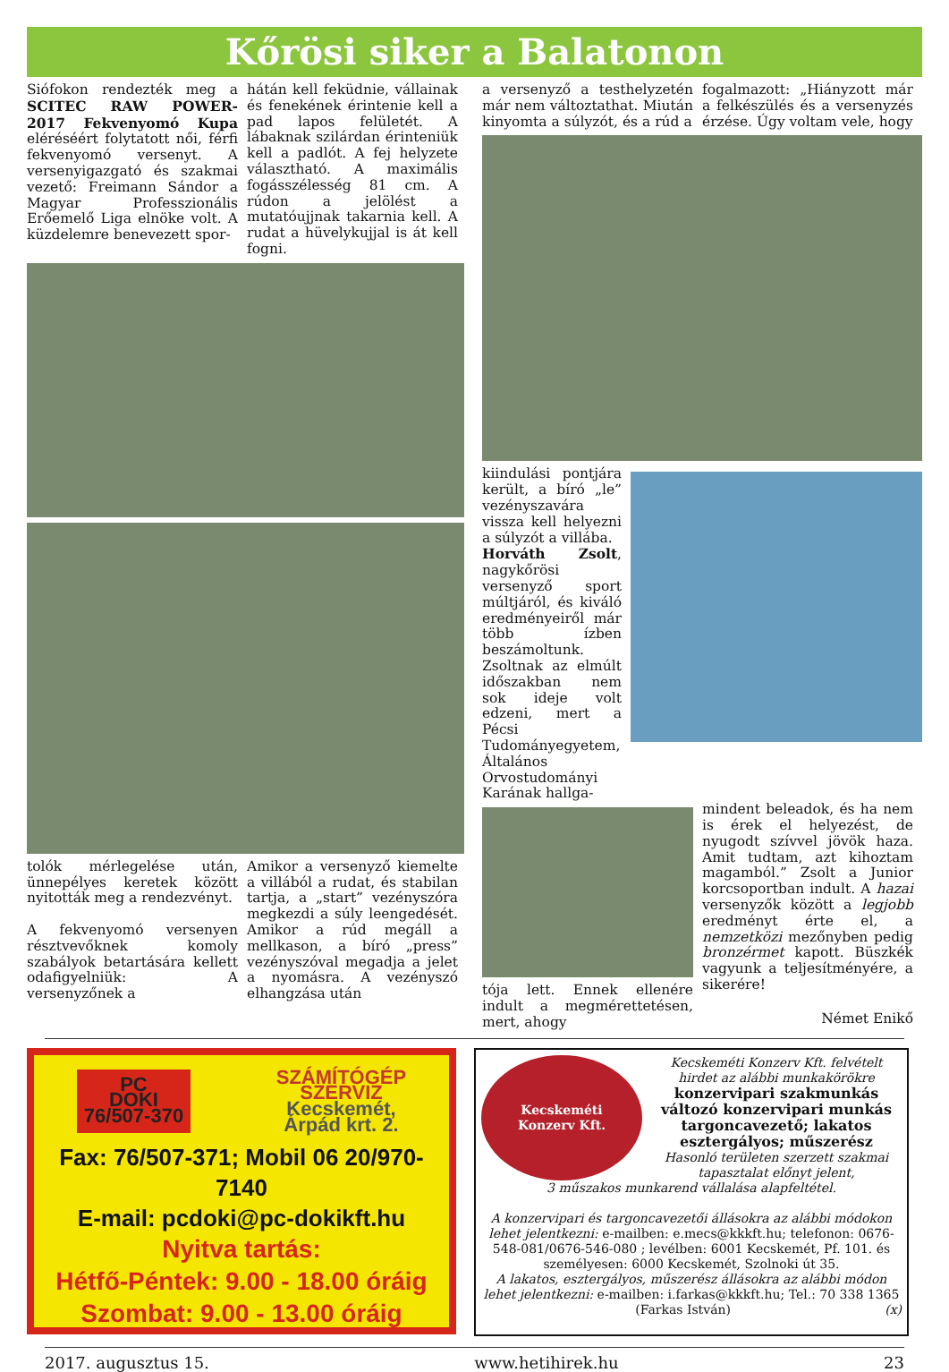Kőrösi siker a Balatonon
Siófokon rendezték meg a SCITEC RAW POWER- 2017 Fekvenyomó Kupa eléréséért folytatott női, férfi fekvenyomó versenyt. A versenyigazgató és szakmai vezető: Freimann Sándor a Magyar Professzionális Erőemelő Liga elnöke volt. A küzdelemre benevezett spor-
hátán kell feküdnie, vállainak és fenekének érintenie kell a pad lapos felületét. A lábaknak szilárdan érinteniük kell a padlót. A fej helyzete választható. A maximális fogásszélesség 81 cm. A rúdon a jelölést a mutatóujjnak takarnia kell. A rudat a hüvelykujjal is át kell fogni.
tolók mérlegelése után, ünnepélyes keretek között nyitották meg a rendezvényt.
A fekvenyomó versenyen résztvevőknek komoly szabályok betartására kellett odafigyelniük: A versenyzőnek a
Amikor a versenyző kiemelte a villából a rudat, és stabilan tartja, a „start” vezényszóra megkezdi a súly leengedését. Amikor a rúd megáll a mellkason, a bíró „press” vezényszóval megadja a jelet a nyomásra. A vezényszó elhangzása után
a versenyző a testhelyzetén már nem változtathat. Miután kinyomta a súlyzót, és a rúd a
fogalmazott: „Hiányzott már a felkészülés és a versenyzés érzése. Úgy voltam vele, hogy
kiindulási pontjára került, a bíró „le” vezényszavára vissza kell helyezni a súlyzót a villába.
Horváth Zsolt, nagykőrösi versenyző sport múltjáról, és kiváló eredményeiről már több ízben beszámoltunk. Zsoltnak az elmúlt időszakban nem sok ideje volt edzeni, mert a Pécsi Tudományegyetem, Általános Orvostudományi Karának hallga-
tója lett. Ennek ellenére indult a megmérettetésen, mert, ahogy
mindent beleadok, és ha nem is érek el helyezést, de nyugodt szívvel jövök haza. Amit tudtam, azt kihoztam magamból.” Zsolt a Junior korcsoportban indult. A hazai versenyzők között a legjobb eredményt érte el, a nemzetközi mezőnyben pedig bronzérmet kapott. Büszkék vagyunk a teljesítményére, a sikerére!
Német Enikő
PC
DOKI
76/507-370
SZÁMÍTÓGÉP
SZERVIZ
Kecskemét,
Árpád krt. 2.
Fax: 76/507-371; Mobil 06 20/970-7140
E-mail: pcdoki@pc-dokikft.hu
Nyitva tartás:
Hétfő-Péntek: 9.00 - 18.00 óráig
Szombat: 9.00 - 13.00 óráig
Kecskeméti
Konzerv Kft.
Kecskeméti Konzerv Kft. felvételt hirdet az alábbi munkakörökre
konzervipari szakmunkás
változó konzervipari munkás
targoncavezető; lakatos
esztergályos; műszerész
Hasonló területen szerzett szakmai tapasztalat előnyt jelent,
3 műszakos munkarend vállalása alapfeltétel.
A konzervipari és targoncavezetői állásokra az alábbi módokon lehet jelentkezni: e-mailben: e.mecs@kkkft.hu; telefonon: 0676-548-081/0676-546-080 ; levélben: 6001 Kecskemét, Pf. 101. és személyesen: 6000 Kecskemét, Szolnoki út 35.
A lakatos, esztergályos, műszerész állásokra az alábbi módon lehet jelentkezni: e-mailben: i.farkas@kkkft.hu; Tel.: 70 338 1365
(Farkas István) (x)
2017. augusztus 15. www.hetihirek.hu 23